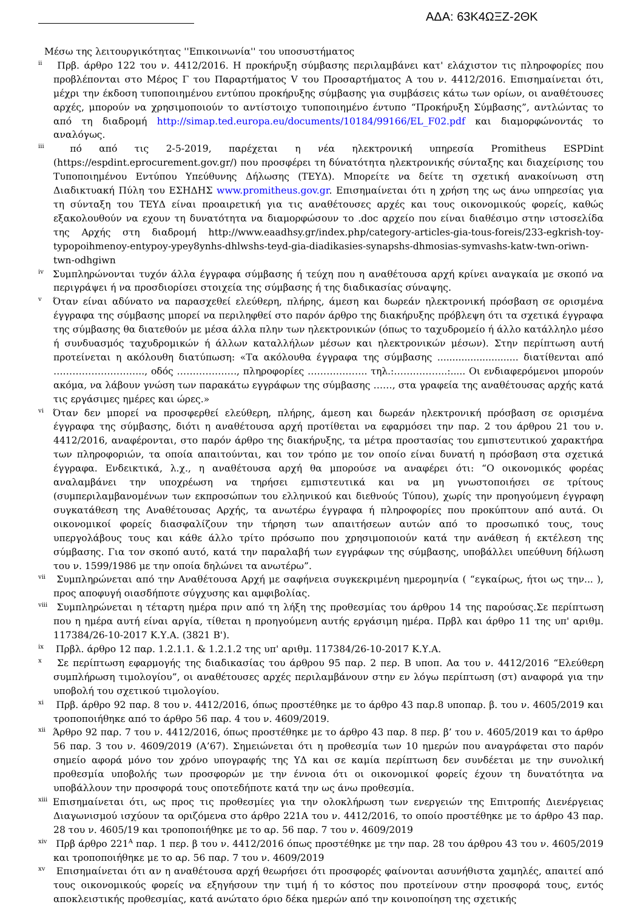ΑΔΑ: 63Κ4ΩΞΖ-2ΘΚ
Μέσω της λειτουργικότητας ''Επικοινωνία'' του υποσυστήματος
<sup>ii</sup> Πρβ. άρθρο 122 του ν. 4412/2016. Η προκήρυξη σύμβασης περιλαμβάνει κατ' ελάχιστον τις πληροφορίες που προβλέπονται στο Μέρος Γ του Παραρτήματος V του Προσαρτήματος Α του ν. 4412/2016. Επισημαίνεται ότι, μέχρι την έκδοση τυποποιημένου εντύπου προκήρυξης σύμβασης για συμβάσεις κάτω των ορίων, οι αναθέτουσες αρχές, μπορούν να χρησιμοποιούν το αντίστοιχο τυποποιημένο έντυπο “Προκήρυξη Σύμβασης”, αντλώντας το από τη διαδρομή http://simap.ted.europa.eu/documents/10184/99166/EL_F02.pdf και διαμορφώνοντάς το αναλόγως.
<sup>iii</sup> πό από τις 2-5-2019, παρέχεται η νέα ηλεκτρονική υπηρεσία Promitheus ESPDint (https://espdint.eprocurement.gov.gr/) που προσφέρει τη δύνατότητα ηλεκτρονικής σύνταξης και διαχείρισης του Τυποποιημένου Εντύπου Υπεύθυνης Δήλωσης (ΤΕΥΔ). Μπορείτε να δείτε τη σχετική ανακοίνωση στη Διαδικτυακή Πύλη του ΕΣΗΔΗΣ www.promitheus.gov.gr. Επισημαίνεται ότι η χρήση της ως άνω υπηρεσίας για τη σύνταξη του ΤΕΥΔ είναι προαιρετική για τις αναθέτουσες αρχές και τους οικονομικούς φορείς, καθώς εξακολουθούν να εχουν τη δυνατότητα να διαμορφώσουν το .doc αρχείο που είναι διαθέσιμο στην ιστοσελίδα της Αρχής στη διαδρομή http://www.eaadhsy.gr/index.php/category-articles-gia-tous-foreis/233-egkrish-toy-typopoihmenoy-entypoy-ypey8ynhs-dhlwshs-teyd-gia-diadikasies-synapshs-dhmosias-symvashs-katw-twn-oriwn-twn-odhgiwn
<sup>iv</sup>Συμπληρώνονται τυχόν άλλα έγγραφα σύμβασης ή τεύχη που η αναθέτουσα αρχή κρίνει αναγκαία με σκοπό να περιγράψει ή να προσδιορίσει στοιχεία της σύμβασης ή της διαδικασίας σύναψης.
<sup>v</sup> Όταν είναι αδύνατο να παρασχεθεί ελεύθερη, πλήρης, άμεση και δωρεάν ηλεκτρονική πρόσβαση σε ορισμένα έγγραφα της σύμβασης μπορεί να περιληφθεί στο παρόν άρθρο της διακήρυξης πρόβλεψη ότι τα σχετικά έγγραφα της σύμβασης θα διατεθούν με μέσα άλλα πλην των ηλεκτρονικών (όπως το ταχυδρομείο ή άλλο κατάλληλο μέσο ή συνδυασμός ταχυδρομικών ή άλλων καταλλήλων μέσων και ηλεκτρονικών μέσων). Στην περίπτωση αυτή προτείνεται η ακόλουθη διατύπωση: «Τα ακόλουθα έγγραφα της σύμβασης ........................... διατίθενται από ……………………….., οδός ………………., πληροφορίες ………………. τηλ.:……………..:..... Οι ενδιαφερόμενοι μπορούν ακόμα, να λάβουν γνώση των παρακάτω εγγράφων της σύμβασης ……, στα γραφεία της αναθέτουσας αρχής κατά τις εργάσιμες ημέρες και ώρες.»
<sup>vi</sup>Όταν δεν μπορεί να προσφερθεί ελεύθερη, πλήρης, άμεση και δωρεάν ηλεκτρονική πρόσβαση σε ορισμένα έγγραφα της σύμβασης, διότι η αναθέτουσα αρχή προτίθεται να εφαρμόσει την παρ. 2 του άρθρου 21 του ν. 4412/2016, αναφέρονται, στο παρόν άρθρο της διακήρυξης, τα μέτρα προστασίας του εμπιστευτικού χαρακτήρα των πληροφοριών, τα οποία απαιτούνται, και τον τρόπο με τον οποίο είναι δυνατή η πρόσβαση στα σχετικά έγγραφα. Ενδεικτικά, λ.χ., η αναθέτουσα αρχή θα μπορούσε να αναφέρει ότι: “Ο οικονομικός φορέας αναλαμβάνει την υποχρέωση να τηρήσει εμπιστευτικά και να μη γνωστοποιήσει σε τρίτους (συμπεριλαμβανομένων των εκπροσώπων του ελληνικού και διεθνούς Τύπου), χωρίς την προηγούμενη έγγραφη συγκατάθεση της Αναθέτουσας Αρχής, τα ανωτέρω έγγραφα ή πληροφορίες που προκύπτουν από αυτά. Οι οικονομικοί φορείς διασφαλίζουν την τήρηση των απαιτήσεων αυτών από το προσωπικό τους, τους υπεργολάβους τους και κάθε άλλο τρίτο πρόσωπο που χρησιμοποιούν κατά την ανάθεση ή εκτέλεση της σύμβασης. Για τον σκοπό αυτό, κατά την παραλαβή των εγγράφων της σύμβασης, υποβάλλει υπεύθυνη δήλωση του ν. 1599/1986 με την οποία δηλώνει τα ανωτέρω”.
<sup>vii</sup> Συμπληρώνεται από την Αναθέτουσα Αρχή με σαφήνεια συγκεκριμένη ημερομηνία ( “εγκαίρως, ήτοι ως την... ), προς αποφυγή οιασδήποτε σύγχυσης και αμφιβολίας.
<sup>viii</sup> Συμπληρώνεται η τέταρτη ημέρα πριν από τη λήξη της προθεσμίας του άρθρου 14 της παρούσας.Σε περίπτωση που η ημέρα αυτή είναι αργία, τίθεται η προηγούμενη αυτής εργάσιμη ημέρα. Πρβλ και άρθρο 11 της υπ' αριθμ. 117384/26-10-2017 Κ.Υ.Α. (3821 Β').
<sup>ix</sup> Πρβλ. άρθρο 12 παρ. 1.2.1.1. & 1.2.1.2 της υπ' αριθμ. 117384/26-10-2017 Κ.Υ.Α.
<sup>x</sup> Σε περίπτωση εφαρμογής της διαδικασίας του άρθρου 95 παρ. 2 περ. Β υποπ. Αα του ν. 4412/2016 “Ελεύθερη συμπλήρωση τιμολογίου”, οι αναθέτουσες αρχές περιλαμβάνουν στην εν λόγω περίπτωση (στ) αναφορά για την υποβολή του σχετικού τιμολογίου.
<sup>xi</sup> Πρβ. άρθρο 92 παρ. 8 του ν. 4412/2016, όπως προστέθηκε με το άρθρο 43 παρ.8 υποπαρ. β. του ν. 4605/2019 και τροποποιήθηκε από το άρθρο 56 παρ. 4 του ν. 4609/2019.
<sup>xii</sup>Άρθρο 92 παρ. 7 του ν. 4412/2016, όπως προστέθηκε με το άρθρο 43 παρ. 8 περ. β’ του ν. 4605/2019 και το άρθρο 56 παρ. 3 του ν. 4609/2019 (Α’67). Σημειώνεται ότι η προθεσμία των 10 ημερών που αναγράφεται στο παρόν σημείο αφορά μόνο τον χρόνο υπογραφής της ΥΔ και σε καμία περίπτωση δεν συνδέεται με την συνολική προθεσμία υποβολής των προσφορών με την έννοια ότι οι οικονομικοί φορείς έχουν τη δυνατότητα να υποβάλλουν την προσφορά τους οποτεδήποτε κατά την ως άνω προθεσμία.
<sup>xiii</sup>Επισημαίνεται ότι, ως προς τις προθεσμίες για την ολοκλήρωση των ενεργειών της Επιτροπής Διενέργειας Διαγωνισμού ισχύουν τα οριζόμενα στο άρθρο 221Α του ν. 4412/2016, το οποίο προστέθηκε με το άρθρο 43 παρ. 28 του ν. 4605/19 και τροποποιήθηκε με το αρ. 56 παρ. 7 του ν. 4609/2019
<sup>xiv</sup> Πρβ άρθρο 221<sup>Α</sup> παρ. 1 περ. β του ν. 4412/2016 όπως προστέθηκε με την παρ. 28 του άρθρου 43 του ν. 4605/2019 και τροποποιήθηκε με το αρ. 56 παρ. 7 του ν. 4609/2019
<sup>xv</sup> Επισημαίνεται ότι αν η αναθέτουσα αρχή θεωρήσει ότι προσφορές φαίνονται ασυνήθιστα χαμηλές, απαιτεί από τους οικονομικούς φορείς να εξηγήσουν την τιμή ή το κόστος που προτείνουν στην προσφορά τους, εντός αποκλειστικής προθεσμίας, κατά ανώτατο όριο δέκα ημερών από την κοινοποίηση της σχετικής